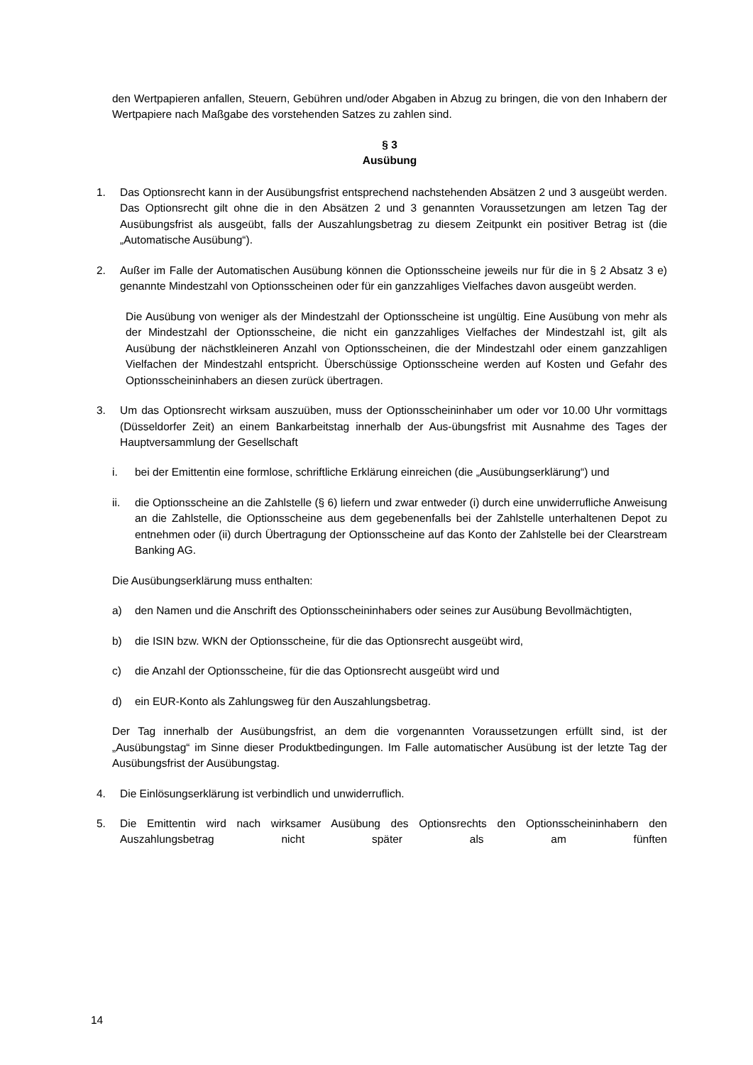den Wertpapieren anfallen, Steuern, Gebühren und/oder Abgaben in Abzug zu bringen, die von den Inhabern der Wertpapiere nach Maßgabe des vorstehenden Satzes zu zahlen sind.
§ 3
Ausübung
1. Das Optionsrecht kann in der Ausübungsfrist entsprechend nachstehenden Absätzen 2 und 3 ausgeübt werden. Das Optionsrecht gilt ohne die in den Absätzen 2 und 3 genannten Voraussetzungen am letzen Tag der Ausübungsfrist als ausgeübt, falls der Auszahlungsbetrag zu diesem Zeitpunkt ein positiver Betrag ist (die „Automatische Ausübung“).
2. Außer im Falle der Automatischen Ausübung können die Optionsscheine jeweils nur für die in § 2 Absatz 3 e) genannte Mindestzahl von Optionsscheinen oder für ein ganzzahliges Vielfaches davon ausgeübt werden.
Die Ausübung von weniger als der Mindestzahl der Optionsscheine ist ungültig. Eine Ausübung von mehr als der Mindestzahl der Optionsscheine, die nicht ein ganzzahliges Vielfaches der Mindestzahl ist, gilt als Ausübung der nächstkleineren Anzahl von Optionsscheinen, die der Mindestzahl oder einem ganzzahligen Vielfachen der Mindestzahl entspricht. Überschüssige Optionsscheine werden auf Kosten und Gefahr des Optionsscheininhabers an diesen zurück übertragen.
3. Um das Optionsrecht wirksam auszuüben, muss der Optionsscheininhaber um oder vor 10.00 Uhr vormittags (Düsseldorfer Zeit) an einem Bankarbeitstag innerhalb der Aus-übungsfrist mit Ausnahme des Tages der Hauptversammlung der Gesellschaft
i. bei der Emittentin eine formlose, schriftliche Erklärung einreichen (die „Ausübungserklärung“) und
ii. die Optionsscheine an die Zahlstelle (§ 6) liefern und zwar entweder (i) durch eine unwiderrufliche Anweisung an die Zahlstelle, die Optionsscheine aus dem gegebenenfalls bei der Zahlstelle unterhaltenen Depot zu entnehmen oder (ii) durch Übertragung der Optionsscheine auf das Konto der Zahlstelle bei der Clearstream Banking AG.
Die Ausübungserklärung muss enthalten:
a) den Namen und die Anschrift des Optionsscheininhabers oder seines zur Ausübung Bevollmächtigten,
b) die ISIN bzw. WKN der Optionsscheine, für die das Optionsrecht ausgeübt wird,
c) die Anzahl der Optionsscheine, für die das Optionsrecht ausgeübt wird und
d) ein EUR-Konto als Zahlungsweg für den Auszahlungsbetrag.
Der Tag innerhalb der Ausübungsfrist, an dem die vorgenannten Voraussetzungen erfüllt sind, ist der „Ausübungstag“ im Sinne dieser Produktbedingungen. Im Falle automatischer Ausübung ist der letzte Tag der Ausübungsfrist der Ausübungstag.
4. Die Einlösungserklärung ist verbindlich und unwiderruflich.
5. Die Emittentin wird nach wirksamer Ausübung des Optionsrechts den Optionsscheininhabern den Auszahlungsbetrag nicht später als am fünften
14